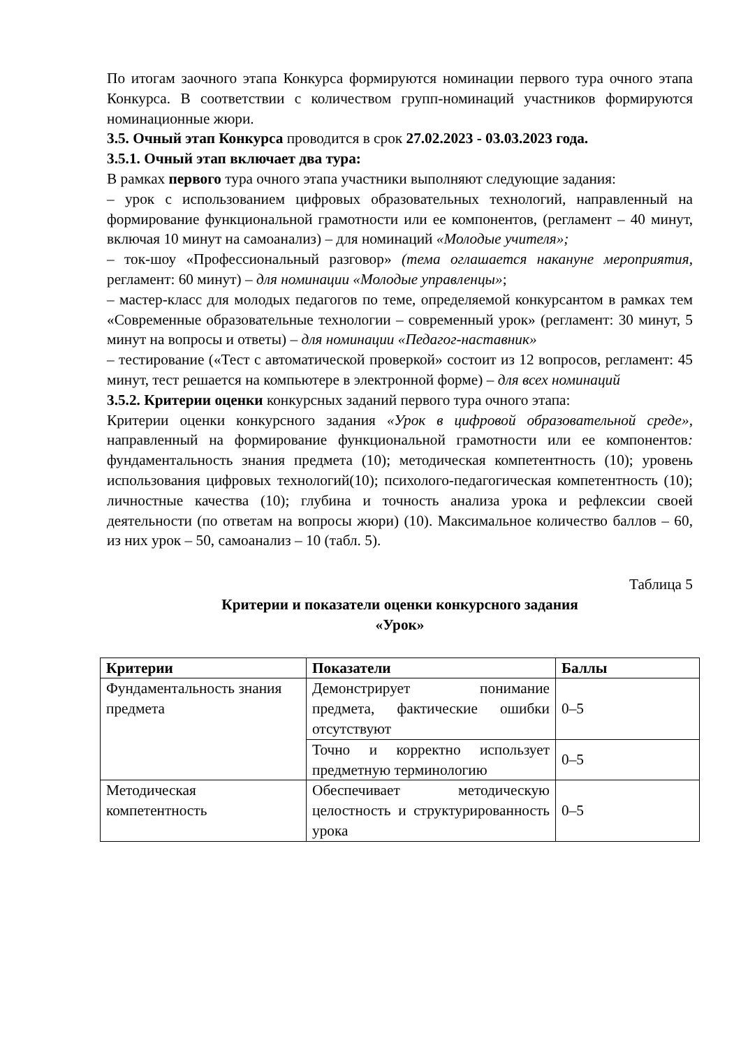По итогам заочного этапа Конкурса формируются номинации первого тура очного этапа Конкурса. В соответствии с количеством групп-номинаций участников формируются номинационные жюри.
3.5. Очный этап Конкурса проводится в срок 27.02.2023 - 03.03.2023 года.
3.5.1. Очный этап включает два тура:
В рамках первого тура очного этапа участники выполняют следующие задания:
– урок с использованием цифровых образовательных технологий, направленный на формирование функциональной грамотности или ее компонентов, (регламент – 40 минут, включая 10 минут на самоанализ) – для номинаций «Молодые учителя»;
– ток-шоу «Профессиональный разговор» (тема оглашается накануне мероприятия, регламент: 60 минут) – для номинации «Молодые управленцы»;
– мастер-класс для молодых педагогов по теме, определяемой конкурсантом в рамках тем «Современные образовательные технологии – современный урок» (регламент: 30 минут, 5 минут на вопросы и ответы) – для номинации «Педагог-наставник»
– тестирование («Тест с автоматической проверкой» состоит из 12 вопросов, регламент: 45 минут, тест решается на компьютере в электронной форме) – для всех номинаций
3.5.2. Критерии оценки конкурсных заданий первого тура очного этапа:
Критерии оценки конкурсного задания «Урок в цифровой образовательной среде», направленный на формирование функциональной грамотности или ее компонентов: фундаментальность знания предмета (10); методическая компетентность (10); уровень использования цифровых технологий(10); психолого-педагогическая компетентность (10); личностные качества (10); глубина и точность анализа урока и рефлексии своей деятельности (по ответам на вопросы жюри) (10). Максимальное количество баллов – 60, из них урок – 50, самоанализ – 10 (табл. 5).
Таблица 5
Критерии и показатели оценки конкурсного задания
«Урок»
| Критерии | Показатели | Баллы |
| --- | --- | --- |
| Фундаментальность знания предмета | Демонстрирует понимание предмета, фактические ошибки отсутствуют | 0–5 |
| | Точно и корректно использует предметную терминологию | 0–5 |
| Методическая компетентность | Обеспечивает методическую целостность и структурированность урока | 0–5 |